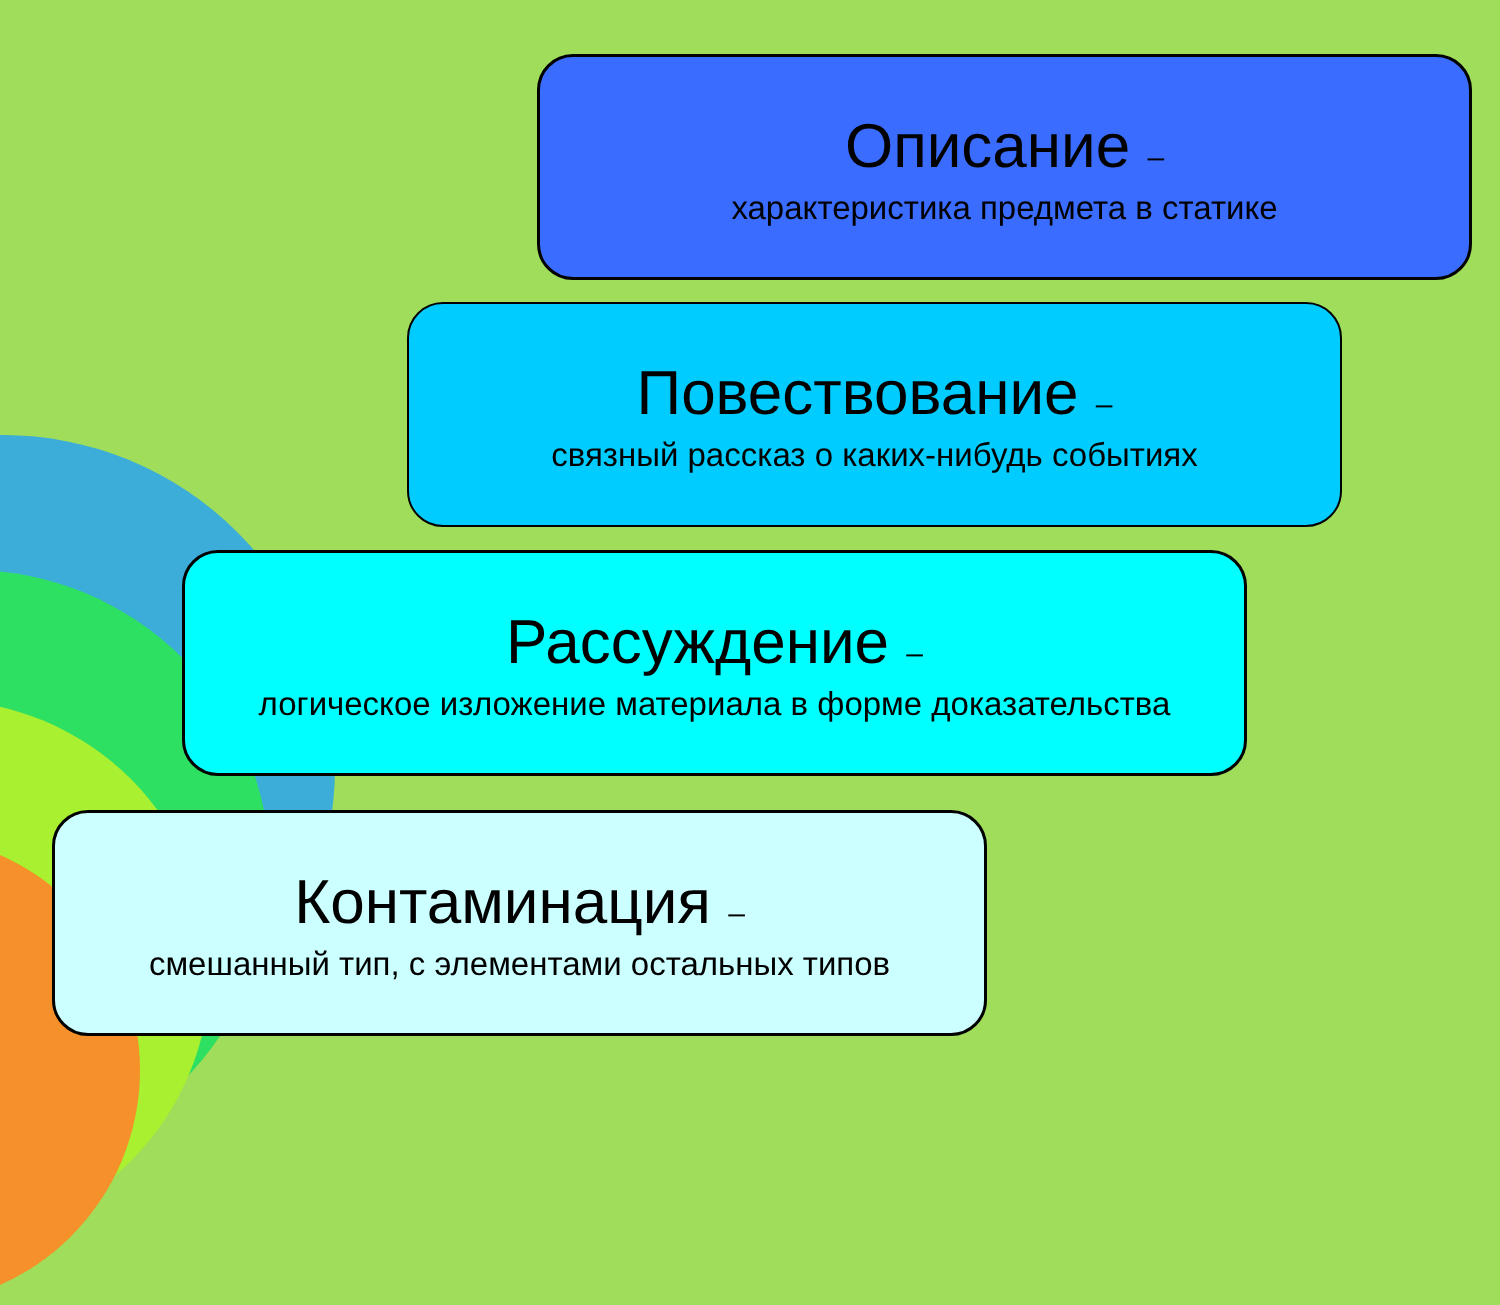Описание –
характеристика предмета в статике
Повествование –
связный рассказ о каких-нибудь событиях
Рассуждение –
логическое изложение материала в форме доказательства
Контаминация –
смешанный тип, с элементами остальных типов